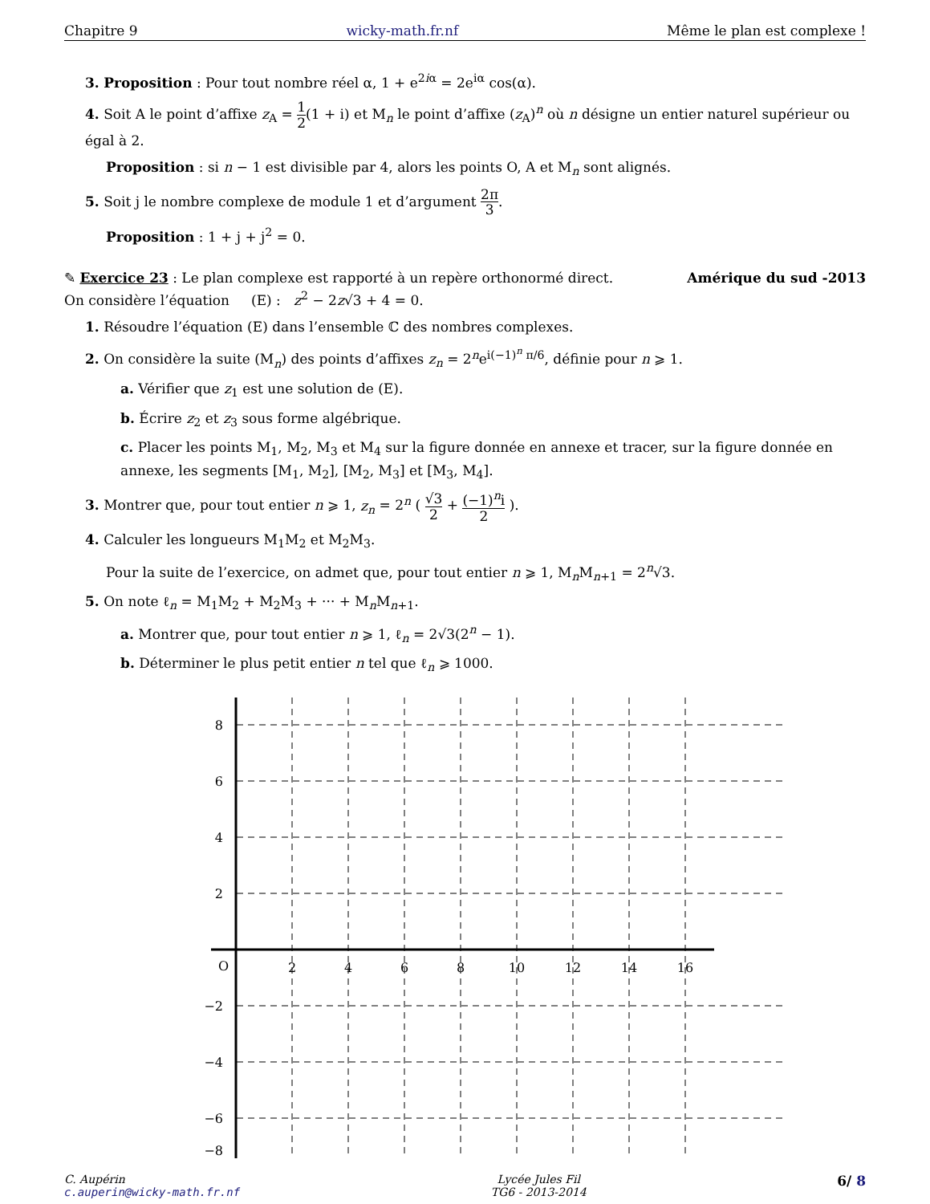Chapitre 9 wicky-math.fr.nf Même le plan est complexe !
3. Proposition : Pour tout nombre réel α, 1 + e<sup>2iα</sup> = 2e<sup>iα</sup> cos(α).
4. Soit A le point d’affixe z<sub>A</sub> = 1 2(1 + i) et M<sub>n</sub> le point d’affixe (z<sub>A</sub>)<sup>n</sup> où n désigne un entier naturel supérieur ou égal à 2.
Proposition : si n − 1 est divisible par 4, alors les points O, A et M<sub>n</sub> sont alignés.
5. Soit j le nombre complexe de module 1 et d’argument 2π 3.
Proposition : 1 + j + j<sup>2</sup> = 0.
✎ Exercice 23 : Le plan complexe est rapporté à un repère orthonormé direct. Amérique du sud -2013
On considère l’équation (E) : z<sup>2</sup> − 2z√3 + 4 = 0.
1. Résoudre l’équation (E) dans l’ensemble ℂ des nombres complexes.
2. On considère la suite (M<sub>n</sub>) des points d’affixes z<sub>n</sub> = 2<sup>n</sup>e<sup>i(−1)<sup>n</sup> π/6</sup>, définie pour n ⩾ 1.
a. Vérifier que z<sub>1</sub> est une solution de (E).
b. Écrire z<sub>2</sub> et z<sub>3</sub> sous forme algébrique.
c. Placer les points M<sub>1</sub>, M<sub>2</sub>, M<sub>3</sub> et M<sub>4</sub> sur la figure donnée en annexe et tracer, sur la figure donnée en annexe, les segments [M<sub>1</sub>, M<sub>2</sub>], [M<sub>2</sub>, M<sub>3</sub>] et [M<sub>3</sub>, M<sub>4</sub>].
3. Montrer que, pour tout entier n ⩾ 1, z<sub>n</sub> = 2<sup>n</sup> ( √3 2 + (−1)<sup>n</sup>i 2 ).
4. Calculer les longueurs M<sub>1</sub>M<sub>2</sub> et M<sub>2</sub>M<sub>3</sub>.
Pour la suite de l’exercice, on admet que, pour tout entier n ⩾ 1, M<sub>n</sub>M<sub>n+1</sub> = 2<sup>n</sup>√3.
5. On note ℓ<sub>n</sub> = M<sub>1</sub>M<sub>2</sub> + M<sub>2</sub>M<sub>3</sub> + ··· + M<sub>n</sub>M<sub>n+1</sub>.
a. Montrer que, pour tout entier n ⩾ 1, ℓ<sub>n</sub> = 2√3(2<sup>n</sup> − 1).
b. Déterminer le plus petit entier n tel que ℓ<sub>n</sub> ⩾ 1000.
8
6
4
2
−2
−4
−6
−8
O
2
4
6
8
10
12
14
16
C. Aupérin
c.auperin@wicky-math.fr.nf Lycée Jules Fil
TG6 - 2013-2014 6/ 8